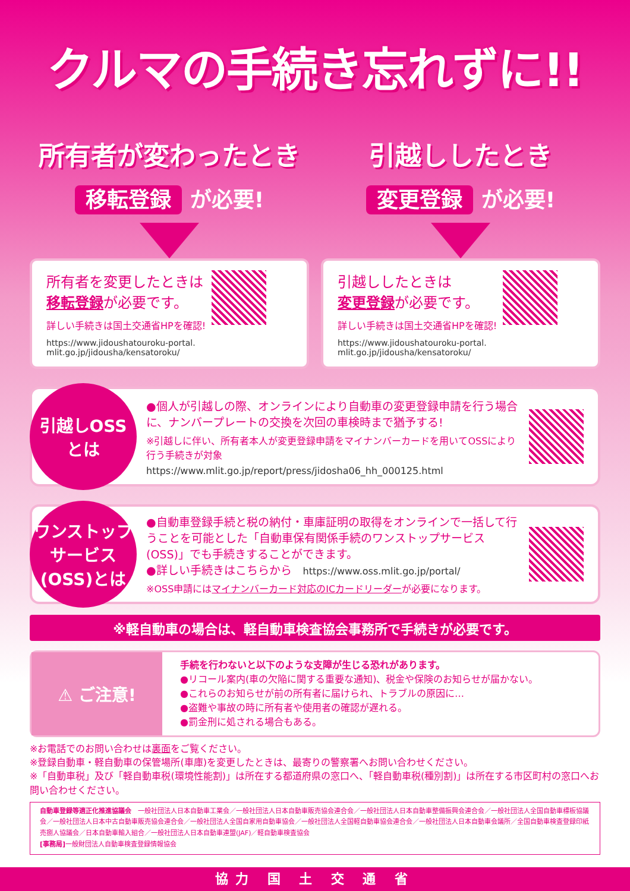クルマの手続き忘れずに!!
所有者が変わったとき
移転登録 が必要!
所有者を変更したときは
移転登録が必要です。
詳しい手続きは国土交通省HPを確認!
https://www.jidoushatouroku-portal.
mlit.go.jp/jidousha/kensatoroku/
引越ししたとき
変更登録 が必要!
引越ししたときは
変更登録が必要です。
詳しい手続きは国土交通省HPを確認!
https://www.jidoushatouroku-portal.
mlit.go.jp/jidousha/kensatoroku/
引越しOSS
とは
●個人が引越しの際、オンラインにより自動車の変更登録申請を行う場合に、ナンバープレートの交換を次回の車検時まで猶予する!
※引越しに伴い、所有者本人が変更登録申請をマイナンバーカードを用いてOSSにより行う手続きが対象
https://www.mlit.go.jp/report/press/jidosha06_hh_000125.html
ワンストップ
サービス
(OSS)とは
●自動車登録手続と税の納付・車庫証明の取得をオンラインで一括して行うことを可能とした「自動車保有関係手続のワンストップサービス(OSS)」でも手続きすることができます。
●詳しい手続きはこちらから　https://www.oss.mlit.go.jp/portal/
※OSS申請にはマイナンバーカード対応のICカードリーダーが必要になります。
※軽自動車の場合は、軽自動車検査協会事務所で手続きが必要です。
⚠ ご注意!
手続を行わないと以下のような支障が生じる恐れがあります。
●リコール案内(車の欠陥に関する重要な通知)、税金や保険のお知らせが届かない。
●これらのお知らせが前の所有者に届けられ、トラブルの原因に…
●盗難や事故の時に所有者や使用者の確認が遅れる。
●罰金刑に処される場合もある。
※お電話でのお問い合わせは裏面をご覧ください。
※登録自動車・軽自動車の保管場所(車庫)を変更したときは、最寄りの警察署へお問い合わせください。
※「自動車税」及び「軽自動車税(環境性能割)」は所在する都道府県の窓口へ、「軽自動車税(種別割)」は所在する市区町村の窓口へお問い合わせください。
自動車登録等適正化推進協議会　一般社団法人日本自動車工業会／一般社団法人日本自動車販売協会連合会／一般社団法人日本自動車整備振興会連合会／一般社団法人全国自動車標板協議会／一般社団法人日本中古自動車販売協会連合会／一般社団法人全国自家用自動車協会／一般社団法人全国軽自動車協会連合会／一般社団法人日本自動車会議所／全国自動車検査登録印紙売捌人協議会／日本自動車輸入組合／一般社団法人日本自動車連盟(JAF)／軽自動車検査協会
[事務局] 一般財団法人自動車検査登録情報協会
協力 国 土 交 通 省